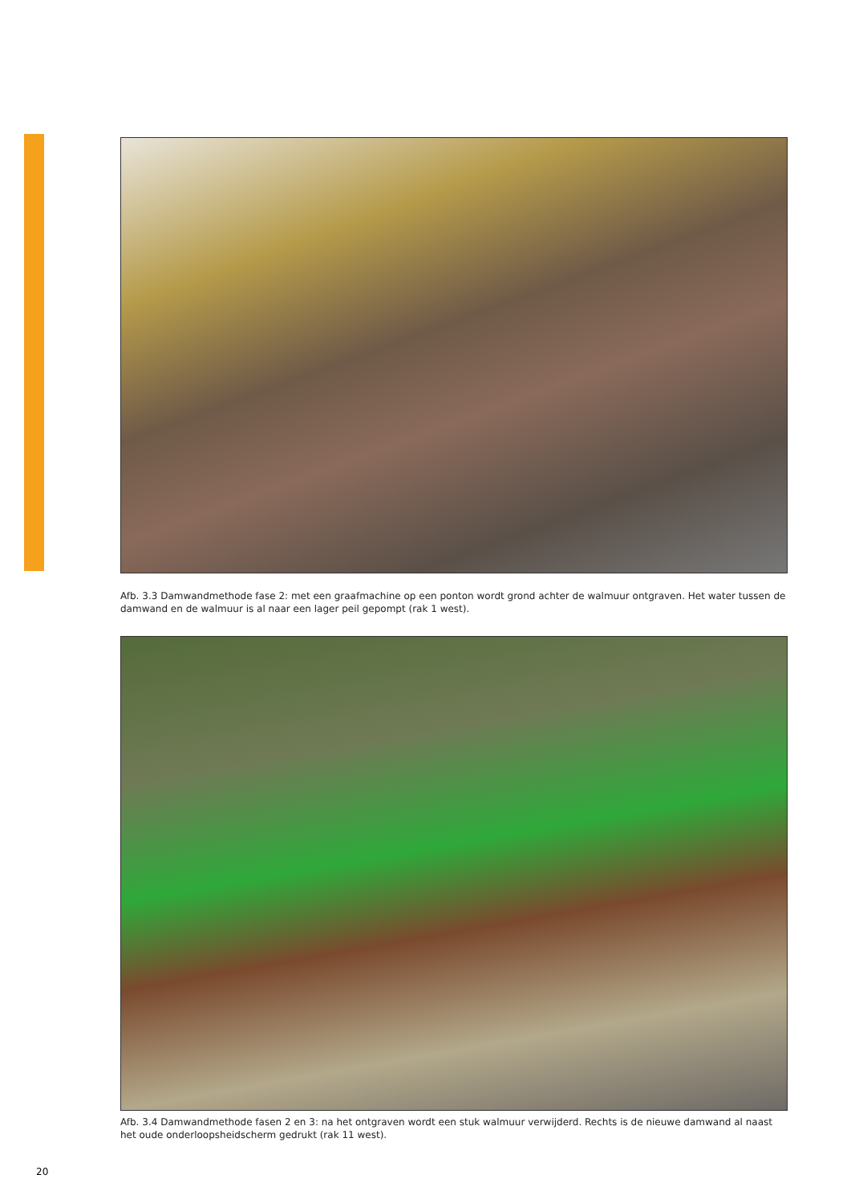Afb. 3.3 Damwandmethode fase 2: met een graafmachine op een ponton wordt grond achter de walmuur ontgraven. Het water tussen de damwand en de walmuur is al naar een lager peil gepompt (rak 1 west).
Afb. 3.4 Damwandmethode fasen 2 en 3: na het ontgraven wordt een stuk walmuur verwijderd. Rechts is de nieuwe damwand al naast het oude onderloopsheidscherm gedrukt (rak 11 west).
20